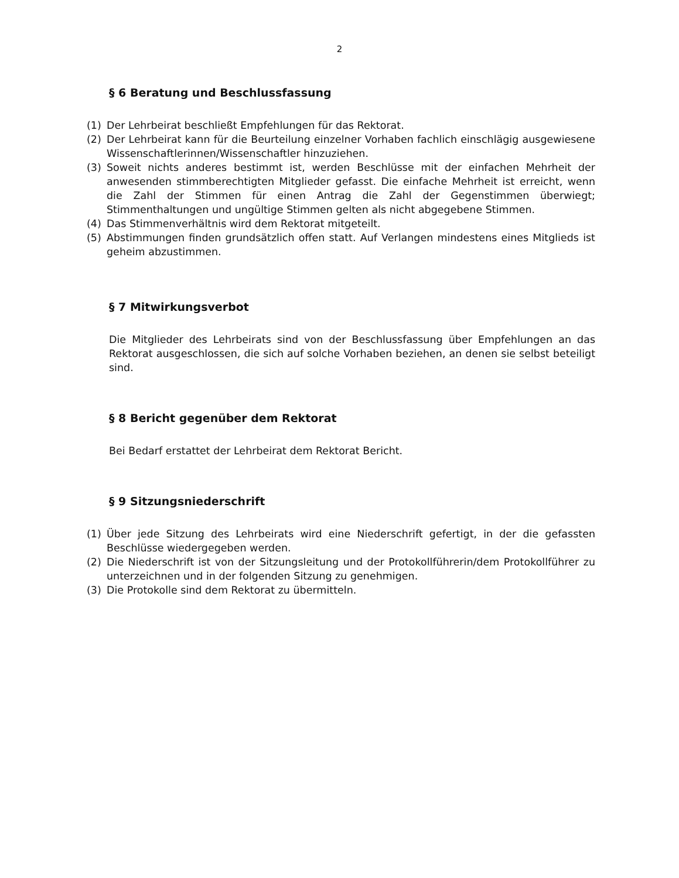2
§ 6 Beratung und Beschlussfassung
(1) Der Lehrbeirat beschließt Empfehlungen für das Rektorat.
(2) Der Lehrbeirat kann für die Beurteilung einzelner Vorhaben fachlich einschlägig ausge­wiesene Wissenschaftlerinnen/Wissenschaftler hinzuziehen.
(3) Soweit nichts anderes bestimmt ist, werden Beschlüsse mit der einfachen Mehrheit der anwesenden stimmberechtigten Mitglieder gefasst. Die einfache Mehrheit ist erreicht, wenn die Zahl der Stimmen für einen Antrag die Zahl der Gegenstimmen überwiegt; Stimmenthaltungen und ungültige Stimmen gelten als nicht abgegebene Stimmen.
(4) Das Stimmenverhältnis wird dem Rektorat mitgeteilt.
(5) Abstimmungen finden grundsätzlich offen statt. Auf Verlangen mindestens eines Mit­glieds ist geheim abzustimmen.
§ 7 Mitwirkungsverbot
Die Mitglieder des Lehrbeirats sind von der Beschlussfassung über Empfehlungen an das Rektorat ausgeschlossen, die sich auf solche Vorhaben beziehen, an denen sie selbst beteiligt sind.
§ 8 Bericht gegenüber dem Rektorat
Bei Bedarf erstattet der Lehrbeirat dem Rektorat Bericht.
§ 9 Sitzungsniederschrift
(1) Über jede Sitzung des Lehrbeirats wird eine Niederschrift gefertigt, in der die gefassten Beschlüsse wiedergegeben werden.
(2) Die Niederschrift ist von der Sitzungsleitung und der Protokollführerin/dem Protokoll­führer zu unterzeichnen und in der folgenden Sitzung zu genehmigen.
(3) Die Protokolle sind dem Rektorat zu übermitteln.